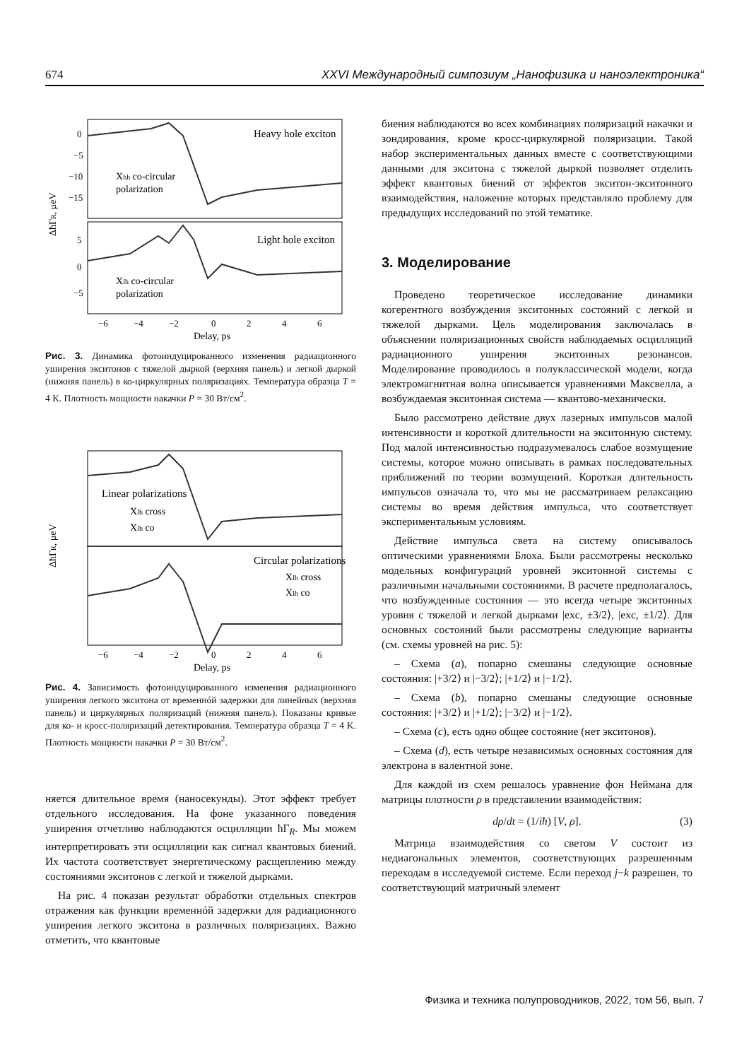674 XXVI Международный симпозиум „Нанофизика и наноэлектроника“
Heavy hole exciton
Light hole exciton
Xhh co-circular
polarization
Xlh co-circular
polarization
ΔħΓR, μeV
0
−5
−10
−15
5
0
−5
−6
−4
−2
0
2
4
6
Delay, ps
Рис. 3. Динамика фотоиндуцированного изменения радиационного уширения экситонов с тяжелой дыркой (верхняя панель) и легкой дыркой (нижняя панель) в ко-циркулярных поляризациях. Температура образца T = 4 K. Плотность мощности накачки P = 30 Вт/см<sup>2</sup>.
Linear polarizations
Xlh cross
Xlh co
Circular polarizations
Xlh cross
Xlh co
ΔħΓR, μeV
−6
−4
−2
0
2
4
6
Delay, ps
Рис. 4. Зависимость фотоиндуцированного изменения радиационного уширения легкого экситона от временнóй задержки для линейных (верхняя панель) и циркулярных поляризаций (нижняя панель). Показаны кривые для ко- и кросс-поляризаций детектирования. Температура образца T = 4 K. Плотность мощности накачки P = 30 Вт/см<sup>2</sup>.
няется длительное время (наносекунды). Этот эффект требует отдельного исследования. На фоне указанного поведения уширения отчетливо наблюдаются осцилляции ħΓ<sub>R</sub>. Мы можем интерпретировать эти осцилляции как сигнал квантовых биений. Их частота соответствует энергетическому расщеплению между состояниями экситонов с легкой и тяжелой дырками.
На рис. 4 показан результат обработки отдельных спектров отражения как функции временнóй задержки для радиационного уширения легкого экситона в различных поляризациях. Важно отметить, что квантовые
биения наблюдаются во всех комбинациях поляризаций накачки и зондирования, кроме кросс-циркулярной поляризации. Такой набор экспериментальных данных вместе с соответствующими данными для экситона с тяжелой дыркой позволяет отделить эффект квантовых биений от эффектов экситон-экситонного взаимодействия, наложение которых представляло проблему для предыдущих исследований по этой тематике.
3. Моделирование
Проведено теоретическое исследование динамики когерентного возбуждения экситонных состояний с легкой и тяжелой дырками. Цель моделирования заключалась в объяснении поляризационных свойств наблюдаемых осцилляций радиационного уширения экситонных резонансов. Моделирование проводилось в полуклассической модели, когда электромагнитная волна описывается уравнениями Максвелла, а возбуждаемая экситонная система — квантово-механически.
Было рассмотрено действие двух лазерных импульсов малой интенсивности и короткой длительности на экситонную систему. Под малой интенсивностью подразумевалось слабое возмущение системы, которое можно описывать в рамках последовательных приближений по теории возмущений. Короткая длительность импульсов означала то, что мы не рассматриваем релаксацию системы во время действия импульса, что соответствует экспериментальным условиям.
Действие импульса света на систему описывалось оптическими уравнениями Блоха. Были рассмотрены несколько модельных конфигураций уровней экситонной системы с различными начальными состояниями. В расчете предполагалось, что возбужденные состояния — это всегда четыре экситонных уровня с тяжелой и легкой дырками |exc, ±3/2⟩, |exc, ±1/2⟩. Для основных состояний были рассмотрены следующие варианты (см. схемы уровней на рис. 5):
– Схема (a), попарно смешаны следующие основные состояния: |+3/2⟩ и |−3/2⟩; |+1/2⟩ и |−1/2⟩.
– Схема (b), попарно смешаны следующие основные состояния: |+3/2⟩ и |+1/2⟩; |−3/2⟩ и |−1/2⟩.
– Схема (c), есть одно общее состояние (нет экситонов).
– Схема (d), есть четыре независимых основных состояния для электрона в валентной зоне.
Для каждой из схем решалось уравнение фон Неймана для матрицы плотности ρ в представлении взаимодействия:
dρ/dt = (1/iħ) [V, ρ]. (3)
Матрица взаимодействия со светом V состоит из недиагональных элементов, соответствующих разрешенным переходам в исследуемой системе. Если переход j−k разрешен, то соответствующий матричный элемент
Физика и техника полупроводников, 2022, том 56, вып. 7